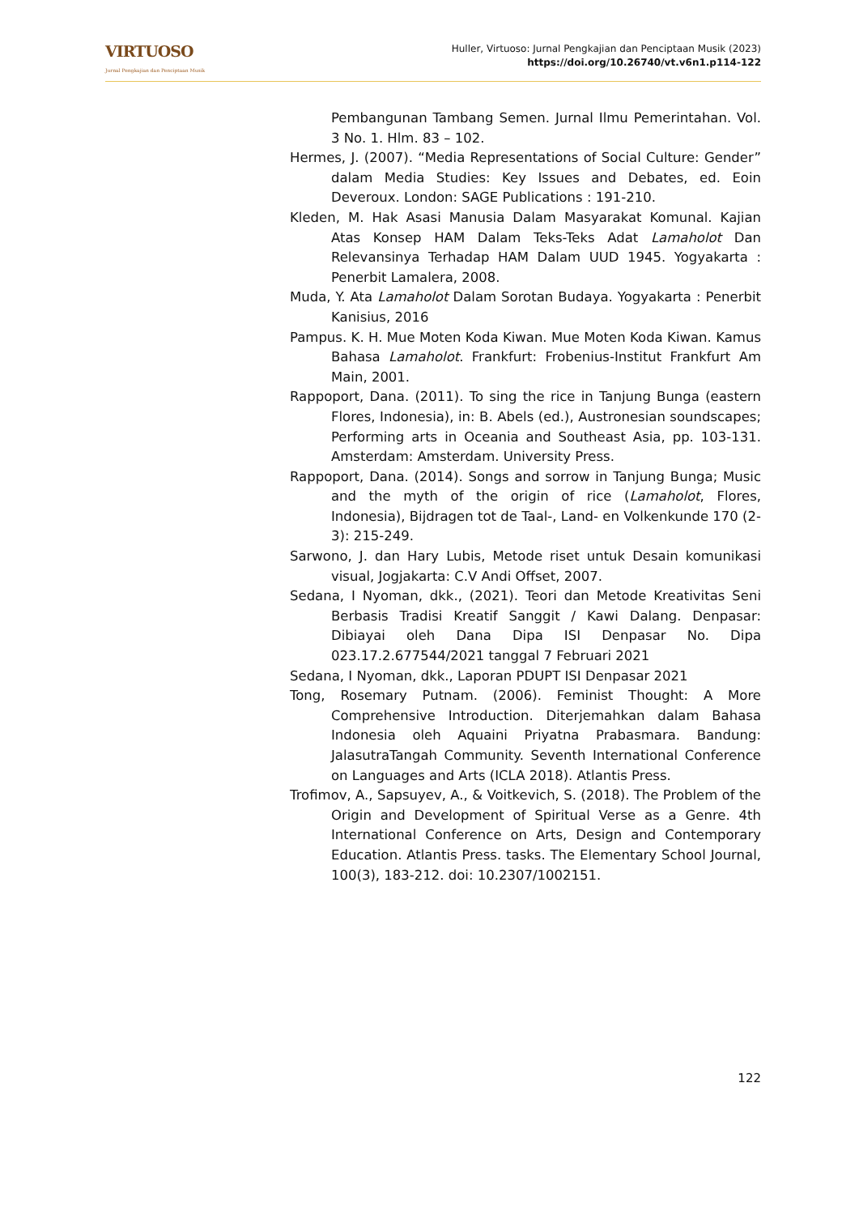VIRTUOSO
Jurnal Pengkajian dan Penciptaan Musik
Huller, Virtuoso: Jurnal Pengkajian dan Penciptaan Musik (2023)
https://doi.org/10.26740/vt.v6n1.p114-122
Pembangunan Tambang Semen. Jurnal Ilmu Pemerintahan. Vol. 3 No. 1. Hlm. 83 – 102.
Hermes, J. (2007). “Media Representations of Social Culture: Gender” dalam Media Studies: Key Issues and Debates, ed. Eoin Deveroux. London: SAGE Publications : 191-210.
Kleden, M. Hak Asasi Manusia Dalam Masyarakat Komunal. Kajian Atas Konsep HAM Dalam Teks-Teks Adat Lamaholot Dan Relevansinya Terhadap HAM Dalam UUD 1945. Yogyakarta : Penerbit Lamalera, 2008.
Muda, Y. Ata Lamaholot Dalam Sorotan Budaya. Yogyakarta : Penerbit Kanisius, 2016
Pampus. K. H. Mue Moten Koda Kiwan. Mue Moten Koda Kiwan. Kamus Bahasa Lamaholot. Frankfurt: Frobenius-Institut Frankfurt Am Main, 2001.
Rappoport, Dana. (2011). To sing the rice in Tanjung Bunga (eastern Flores, Indonesia), in: B. Abels (ed.), Austronesian soundscapes; Performing arts in Oceania and Southeast Asia, pp. 103-131. Amsterdam: Amsterdam. University Press.
Rappoport, Dana. (2014). Songs and sorrow in Tanjung Bunga; Music and the myth of the origin of rice (Lamaholot, Flores, Indonesia), Bijdragen tot de Taal-, Land- en Volkenkunde 170 (2-3): 215-249.
Sarwono, J. dan Hary Lubis, Metode riset untuk Desain komunikasi visual, Jogjakarta: C.V Andi Offset, 2007.
Sedana, I Nyoman, dkk., (2021). Teori dan Metode Kreativitas Seni Berbasis Tradisi Kreatif Sanggit / Kawi Dalang. Denpasar: Dibiayai oleh Dana Dipa ISI Denpasar No. Dipa 023.17.2.677544/2021 tanggal 7 Februari 2021
Sedana, I Nyoman, dkk., Laporan PDUPT ISI Denpasar 2021
Tong, Rosemary Putnam. (2006). Feminist Thought: A More Comprehensive Introduction. Diterjemahkan dalam Bahasa Indonesia oleh Aquaini Priyatna Prabasmara. Bandung: JalasutraTangah Community. Seventh International Conference on Languages and Arts (ICLA 2018). Atlantis Press.
Trofimov, A., Sapsuyev, A., & Voitkevich, S. (2018). The Problem of the Origin and Development of Spiritual Verse as a Genre. 4th International Conference on Arts, Design and Contemporary Education. Atlantis Press. tasks. The Elementary School Journal, 100(3), 183-212. doi: 10.2307/1002151.
122